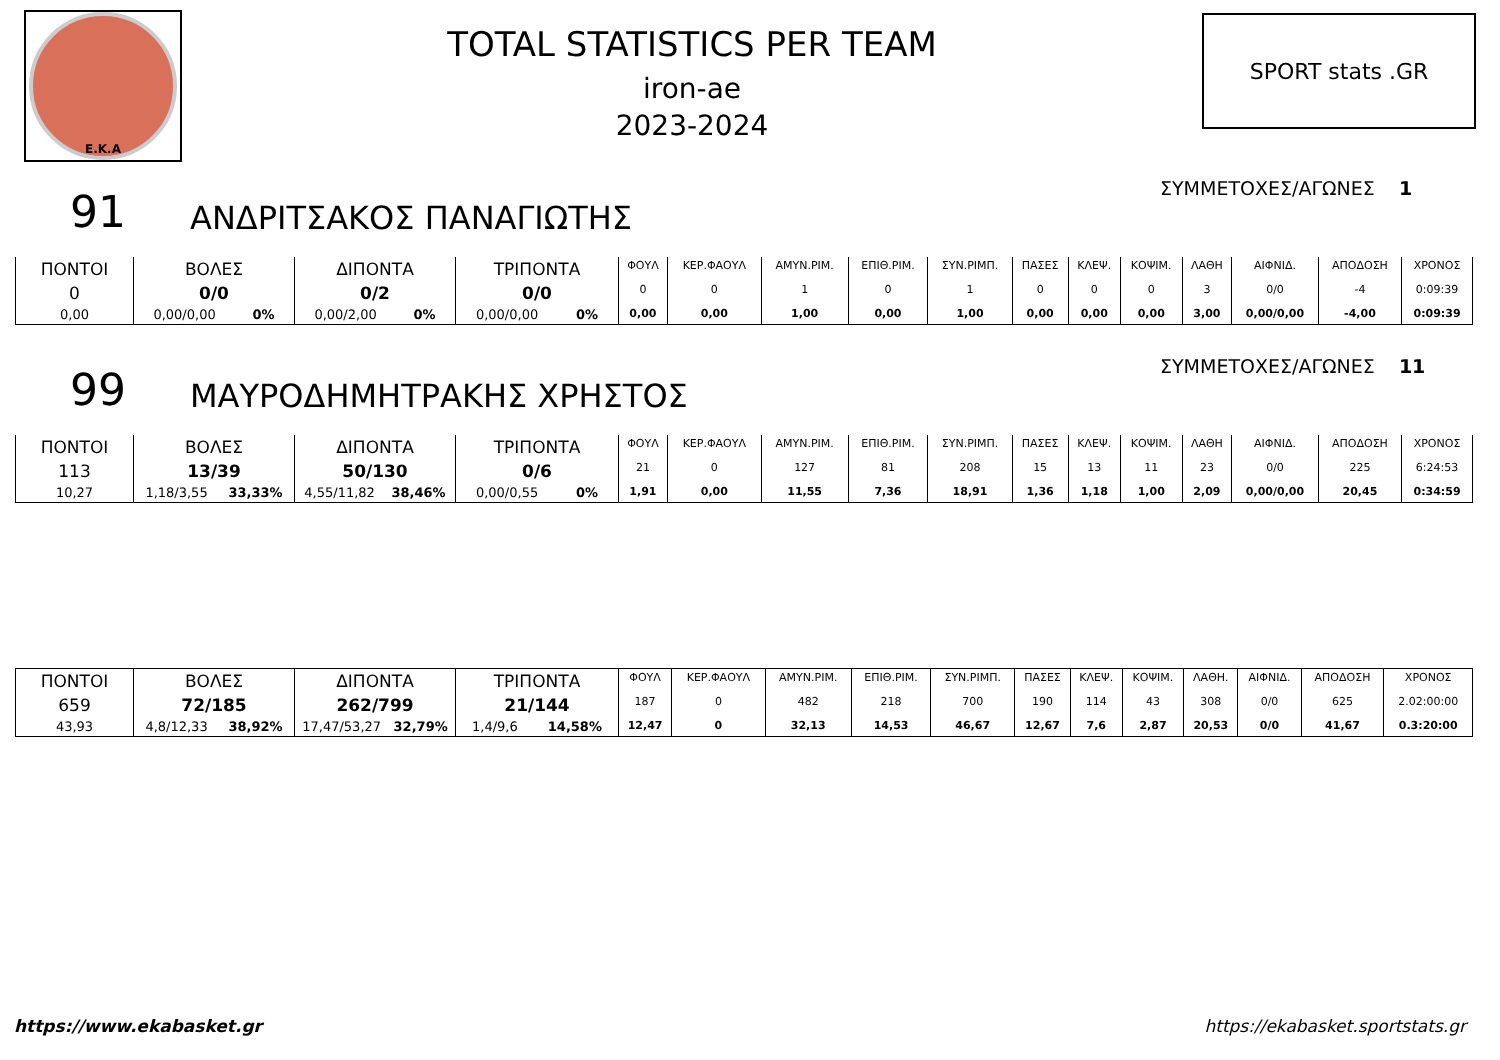E.K.A
TOTAL STATISTICS PER TEAM
iron-ae
2023-2024
SPORT stats .GR
91
ΑΝΔΡΙΤΣΑΚΟΣ ΠΑΝΑΓΙΩΤΗΣ
ΣΥΜΜΕΤΟΧΕΣ/ΑΓΩΝΕΣ 1
| ΠΟΝΤΟΙ | ΒΟΛΕΣ | ΔΙΠΟΝΤΑ | ΤΡΙΠΟΝΤΑ | ΦΟΥΛ | ΚΕΡ.ΦΑΟΥΛ | ΑΜΥΝ.ΡΙΜ. | ΕΠΙΘ.ΡΙΜ. | ΣΥΝ.ΡΙΜΠ. | ΠΑΣΕΣ | ΚΛΕΨ. | ΚΟΨΙΜ. | ΛΑΘΗ | ΑΙΦΝΙΔ. | ΑΠΟΔΟΣΗ | ΧΡΟΝΟΣ |
| 0 | 0/0 | 0/2 | 0/0 | 0 | 0 | 1 | 0 | 1 | 0 | 0 | 0 | 3 | 0/0 | -4 | 0:09:39 |
| 0,00 | 0,00/0,00 0% | 0,00/2,00 0% | 0,00/0,00 0% | 0,00 | 0,00 | 1,00 | 0,00 | 1,00 | 0,00 | 0,00 | 0,00 | 3,00 | 0,00/0,00 | -4,00 | 0:09:39 |
99
ΜΑΥΡΟΔΗΜΗΤΡΑΚΗΣ ΧΡΗΣΤΟΣ
ΣΥΜΜΕΤΟΧΕΣ/ΑΓΩΝΕΣ 11
| ΠΟΝΤΟΙ | ΒΟΛΕΣ | ΔΙΠΟΝΤΑ | ΤΡΙΠΟΝΤΑ | ΦΟΥΛ | ΚΕΡ.ΦΑΟΥΛ | ΑΜΥΝ.ΡΙΜ. | ΕΠΙΘ.ΡΙΜ. | ΣΥΝ.ΡΙΜΠ. | ΠΑΣΕΣ | ΚΛΕΨ. | ΚΟΨΙΜ. | ΛΑΘΗ | ΑΙΦΝΙΔ. | ΑΠΟΔΟΣΗ | ΧΡΟΝΟΣ |
| 113 | 13/39 | 50/130 | 0/6 | 21 | 0 | 127 | 81 | 208 | 15 | 13 | 11 | 23 | 0/0 | 225 | 6:24:53 |
| 10,27 | 1,18/3,55 33,33% | 4,55/11,82 38,46% | 0,00/0,55 0% | 1,91 | 0,00 | 11,55 | 7,36 | 18,91 | 1,36 | 1,18 | 1,00 | 2,09 | 0,00/0,00 | 20,45 | 0:34:59 |
| ΠΟΝΤΟΙ | ΒΟΛΕΣ | ΔΙΠΟΝΤΑ | ΤΡΙΠΟΝΤΑ | ΦΟΥΛ | ΚΕΡ.ΦΑΟΥΛ | ΑΜΥΝ.ΡΙΜ. | ΕΠΙΘ.ΡΙΜ. | ΣΥΝ.ΡΙΜΠ. | ΠΑΣΕΣ | ΚΛΕΨ. | ΚΟΨΙΜ. | ΛΑΘΗ. | ΑΙΦΝΙΔ. | ΑΠΟΔΟΣΗ | ΧΡΟΝΟΣ |
| 659 | 72/185 | 262/799 | 21/144 | 187 | 0 | 482 | 218 | 700 | 190 | 114 | 43 | 308 | 0/0 | 625 | 2.02:00:00 |
| 43,93 | 4,8/12,33 38,92% | 17,47/53,27 32,79% | 1,4/9,6 14,58% | 12,47 | 0 | 32,13 | 14,53 | 46,67 | 12,67 | 7,6 | 2,87 | 20,53 | 0/0 | 41,67 | 0.3:20:00 |
https://www.ekabasket.gr https://ekabasket.sportstats.gr